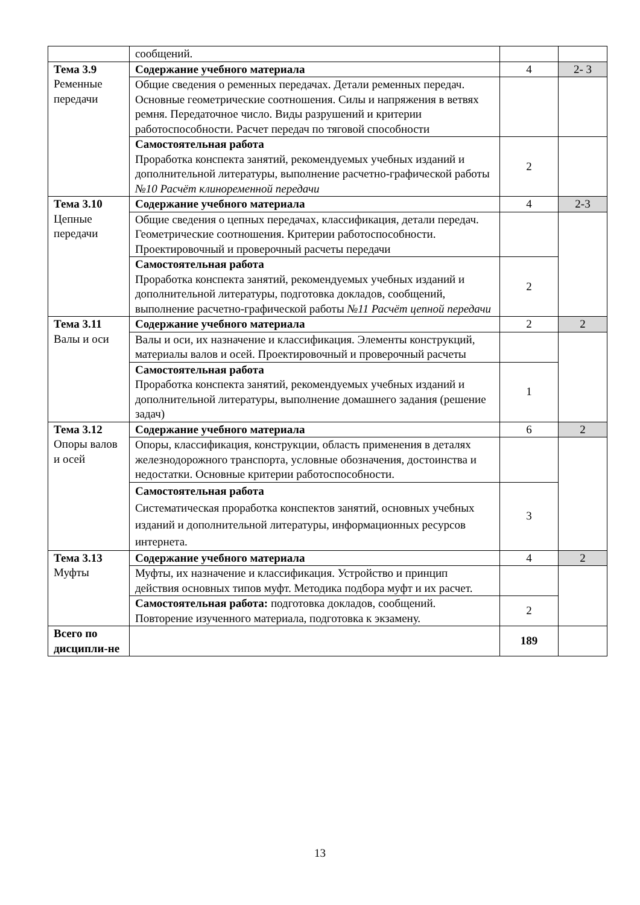| | сообщений. | | |
| Тема 3.9 Ременные передачи | Содержание учебного материала | 4 | 2- 3 |
| | Общие сведения о ременных передачах. Детали ременных передач. Основные геометрические соотношения. Силы и напряжения в ветвях ремня. Передаточное число. Виды разрушений и критерии работоспособности. Расчет передач по тяговой способности | | |
| | Самостоятельная работа Проработка конспекта занятий, рекомендуемых учебных изданий и дополнительной литературы, выполнение расчетно-графической работы №10 Расчёт клиноременной передачи | 2 | |
| Тема 3.10 Цепные передачи | Содержание учебного материала | 4 | 2-3 |
| | Общие сведения о цепных передачах, классификация, детали передач. Геометрические соотношения. Критерии работоспособности. Проектировочный и проверочный расчеты передачи | | |
| | Самостоятельная работа Проработка конспекта занятий, рекомендуемых учебных изданий и дополнительной литературы, подготовка докладов, сообщений, выполнение расчетно-графической работы №11 Расчёт цепной передачи | 2 | |
| Тема 3.11 Валы и оси | Содержание учебного материала | 2 | 2 |
| | Валы и оси, их назначение и классификация. Элементы конструкций, материалы валов и осей. Проектировочный и проверочный расчеты | | |
| | Самостоятельная работа Проработка конспекта занятий, рекомендуемых учебных изданий и дополнительной литературы, выполнение домашнего задания (решение задач) | 1 | |
| Тема 3.12 Опоры валов и осей | Содержание учебного материала | 6 | 2 |
| | Опоры, классификация, конструкции, область применения в деталях железнодорожного транспорта, условные обозначения, достоинства и недостатки. Основные критерии работоспособности. | | |
| | Самостоятельная работа Систематическая проработка конспектов занятий, основных учебных изданий и дополнительной литературы, информационных ресурсов интернета. | 3 | |
| Тема 3.13 Муфты | Содержание учебного материала | 4 | 2 |
| | Муфты, их назначение и классификация. Устройство и принцип действия основных типов муфт. Методика подбора муфт и их расчет. | | |
| | Самостоятельная работа: подготовка докладов, сообщений. Повторение изученного материала, подготовка к экзамену. | 2 | |
| Всего по дисципли-не | | 189 | |
13